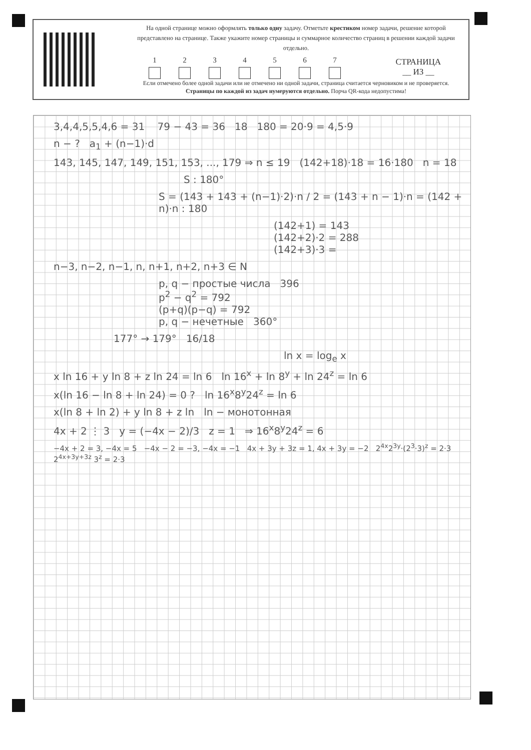На одной странице можно оформлять только одну задачу. Отметьте крестиком номер задачи, решение которой представлено на странице. Также укажите номер страницы и суммарное количество страниц в решении каждой задачи отдельно.
1 2 3 4 5 6 7
Если отмечено более одной задачи или не отмечено ни одной задачи, страница считается черновиком и не проверяется. Страницы по каждой из задач нумеруются отдельно. Порча QR-кода недопустима!
СТРАНИЦА
__ ИЗ __
3,4,4,5,5,4,6 = 31 79 − 43 = 36 18 180 = 20·9 = 4,5·9
n − ? a<sub>1</sub> + (n−1)·d
143, 145, 147, 149, 151, 153, ..., 179 ⇒ n ≤ 19 (142+18)·18 = 16·180 n = 18
S : 180°
S = (143 + 143 + (n−1)·2)·n / 2 = (143 + n − 1)·n = (142 + n)·n : 180
(142+1) = 143
(142+2)·2 = 288
(142+3)·3 =
n−3, n−2, n−1, n, n+1, n+2, n+3 ∈ N
p, q − простые числа 396
p<sup>2</sup> − q<sup>2</sup> = 792
(p+q)(p−q) = 792
p, q − нечетные 360°
177° → 179° 16/18
ln x = log<sub>e</sub> x
x ln 16 + y ln 8 + z ln 24 = ln 6 ln 16<sup>x</sup> + ln 8<sup>y</sup> + ln 24<sup>z</sup> = ln 6
x(ln 16 − ln 8 + ln 24) = 0 ? ln 16<sup>x</sup>8<sup>y</sup>24<sup>z</sup> = ln 6
x(ln 8 + ln 2) + y ln 8 + z ln ln − монотонная
4x + 2 ⋮ 3 y = (−4x − 2)/3 z = 1 ⇒ 16<sup>x</sup>8<sup>y</sup>24<sup>z</sup> = 6
−4x + 2 = 3, −4x = 5 −4x − 2 = −3, −4x = −1 4x + 3y + 3z = 1, 4x + 3y = −2 2<sup>4x</sup>2<sup>3y</sup>·(2<sup>3</sup>·3)<sup>z</sup> = 2·3 2<sup>4x+3y+3z</sup> 3<sup>z</sup> = 2·3